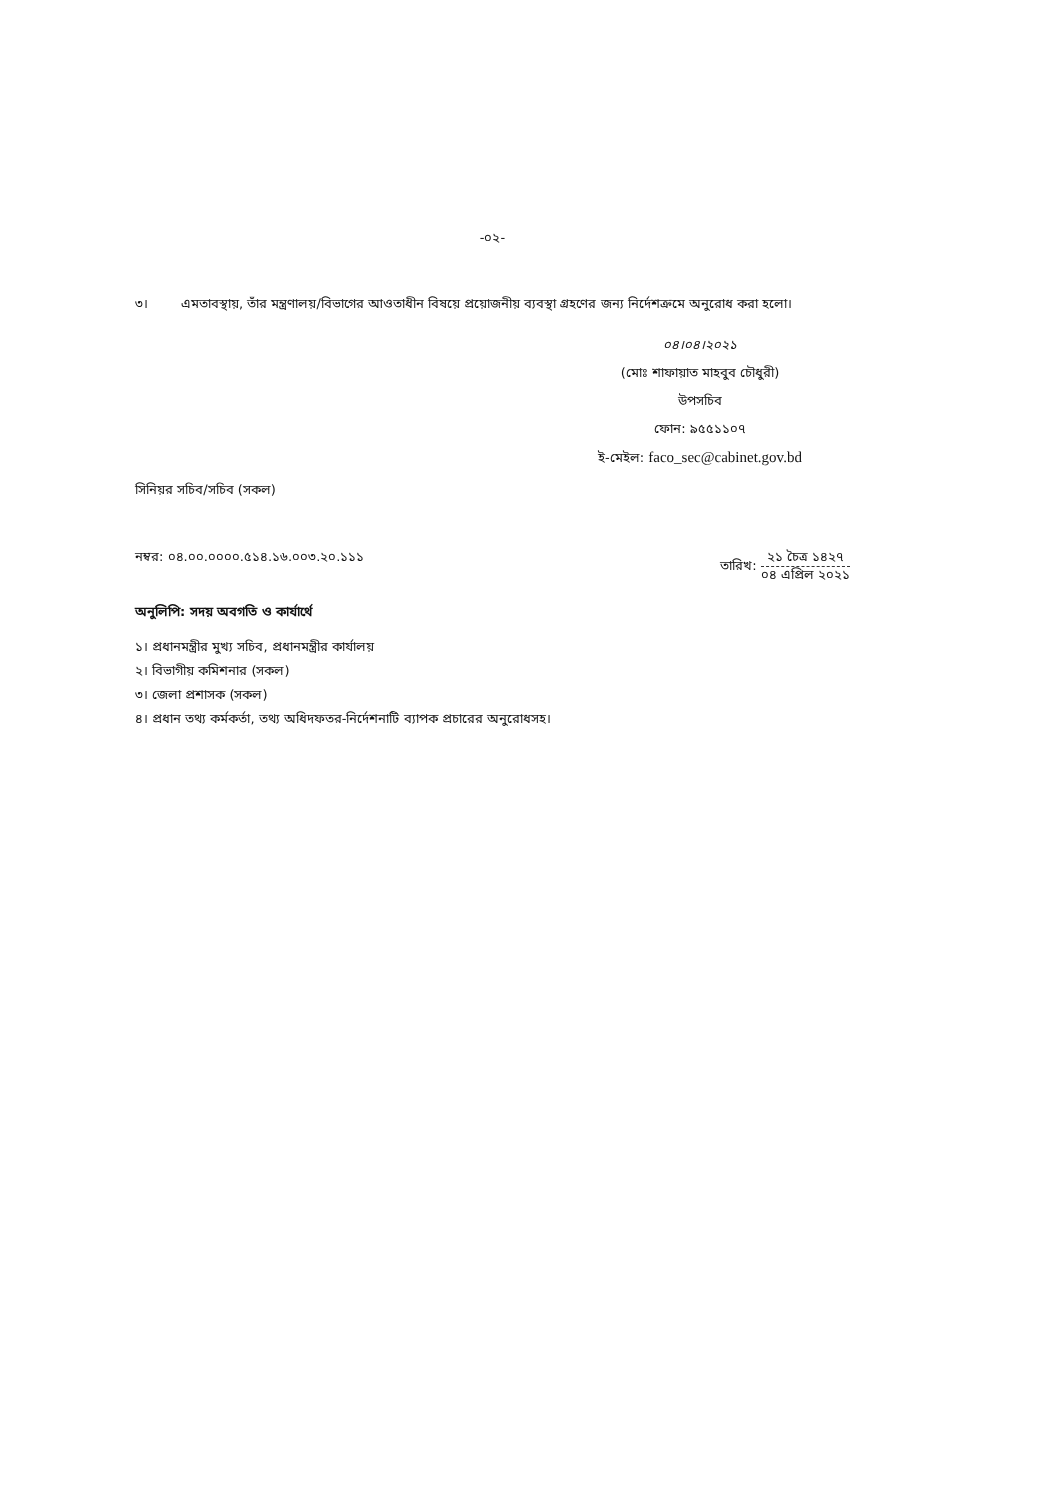-০২-
৩। এমতাবস্থায়, তাঁর মন্ত্রণালয়/বিভাগের আওতাধীন বিষয়ে প্রয়োজনীয় ব্যবস্থা গ্রহণের জন্য নির্দেশক্রমে অনুরোধ করা হলো।
০৪।০৪।২০২১
(মোঃ শাফায়াত মাহবুব চৌধুরী)
উপসচিব
ফোন: ৯৫৫১১০৭
ই-মেইল: faco_sec@cabinet.gov.bd
সিনিয়র সচিব/সচিব (সকল)
নম্বর: ০৪.০০.০০০০.৫১৪.১৬.০০৩.২০.১১১ তারিখ: ২১ চৈত্র ১৪২৭ ০৪ এপ্রিল ২০২১
অনুলিপি: সদয় অবগতি ও কার্যার্থে
১। প্রধানমন্ত্রীর মুখ্য সচিব, প্রধানমন্ত্রীর কার্যালয়
২। বিভাগীয় কমিশনার (সকল)
৩। জেলা প্রশাসক (সকল)
৪। প্রধান তথ্য কর্মকর্তা, তথ্য অধিদফতর-নির্দেশনাটি ব্যাপক প্রচারের অনুরোধসহ।